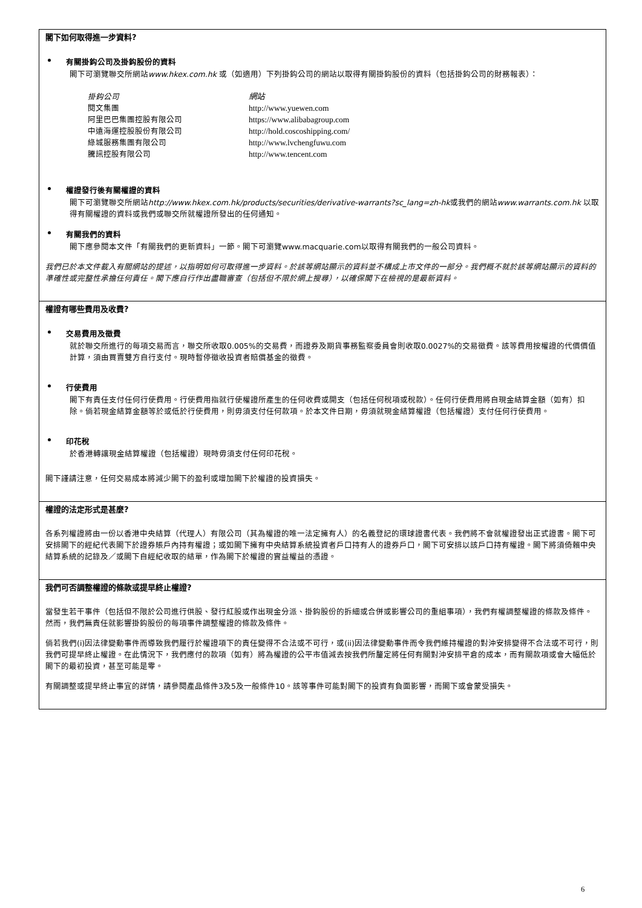閣下如何取得進一步資料?
有關掛鈎公司及掛鈎股份的資料
閣下可瀏覽聯交所網站www.hkex.com.hk 或（如適用）下列掛鈎公司的網站以取得有關掛鈎股份的資料（包括掛鈎公司的財務報表）：
| 掛鈎公司 | 網站 |
| 閱文集團 | http://www.yuewen.com |
| 阿里巴巴集團控股有限公司 | https://www.alibabagroup.com |
| 中遠海運控股股份有限公司 | http://hold.coscoshipping.com/ |
| 綠城服務集團有限公司 | http://www.lvchengfuwu.com |
| 騰訊控股有限公司 | http://www.tencent.com |
權證發行後有關權證的資料
閣下可瀏覽聯交所網站http://www.hkex.com.hk/products/securities/derivative-warrants?sc_lang=zh-hk或我們的網站www.warrants.com.hk 以取得有關權證的資料或我們或聯交所就權證所發出的任何通知。
有關我們的資料
閣下應參閱本文件「有關我們的更新資料」一節。閣下可瀏覽www.macquarie.com以取得有關我們的一般公司資料。
我們已於本文件載入有關網站的提述，以指明如何可取得進一步資料。於該等網站顯示的資料並不構成上市文件的一部分。我們概不就於該等網站顯示的資料的準確性或完整性承擔任何責任。閣下應自行作出盡職審查（包括但不限於網上搜尋），以確保閣下在檢視的是最新資料。
權證有哪些費用及收費?
交易費用及徵費
就於聯交所進行的每項交易而言，聯交所收取0.005%的交易費，而證券及期貨事務監察委員會則收取0.0027%的交易徵費。該等費用按權證的代價價值計算，須由買賣雙方自行支付。現時暫停徵收投資者賠償基金的徵費。
行使費用
閣下有責任支付任何行使費用。行使費用指就行使權證所產生的任何收費或開支（包括任何稅項或稅款）。任何行使費用將自現金結算金額（如有）扣除。倘若現金結算金額等於或低於行使費用，則毋須支付任何款項。於本文件日期，毋須就現金結算權證（包括權證）支付任何行使費用。
印花稅
於香港轉讓現金結算權證（包括權證）現時毋須支付任何印花稅。
閣下謹請注意，任何交易成本將減少閣下的盈利或增加閣下於權證的投資損失。
權證的法定形式是甚麼?
各系列權證將由一份以香港中央結算（代理人）有限公司（其為權證的唯一法定擁有人）的名義登記的環球證書代表。我們將不會就權證發出正式證書。閣下可安排閣下的經紀代表閣下於證券賬戶內持有權證；或如閣下擁有中央結算系統投資者戶口持有人的證券戶口，閣下可安排以該戶口持有權證。閣下將須倚賴中央結算系統的記錄及／或閣下自經紀收取的結單，作為閣下於權證的實益權益的憑證。
我們可否調整權證的條款或提早終止權證?
當發生若干事件（包括但不限於公司進行供股、發行紅股或作出現金分派、掛鈎股份的拆細或合併或影響公司的重組事項），我們有權調整權證的條款及條件。然而，我們無責任就影響掛鈎股份的每項事件調整權證的條款及條件。
倘若我們(i)因法律變動事件而導致我們履行於權證項下的責任變得不合法或不可行，或(ii)因法律變動事件而令我們維持權證的對沖安排變得不合法或不可行，則我們可提早終止權證。在此情況下，我們應付的款項（如有）將為權證的公平市值減去按我們所釐定將任何有關對沖安排平倉的成本，而有關款項或會大幅低於閣下的最初投資，甚至可能是零。
有關調整或提早終止事宜的詳情，請參閱產品條件3及5及一般條件10。該等事件可能對閣下的投資有負面影響，而閣下或會蒙受損失。
6